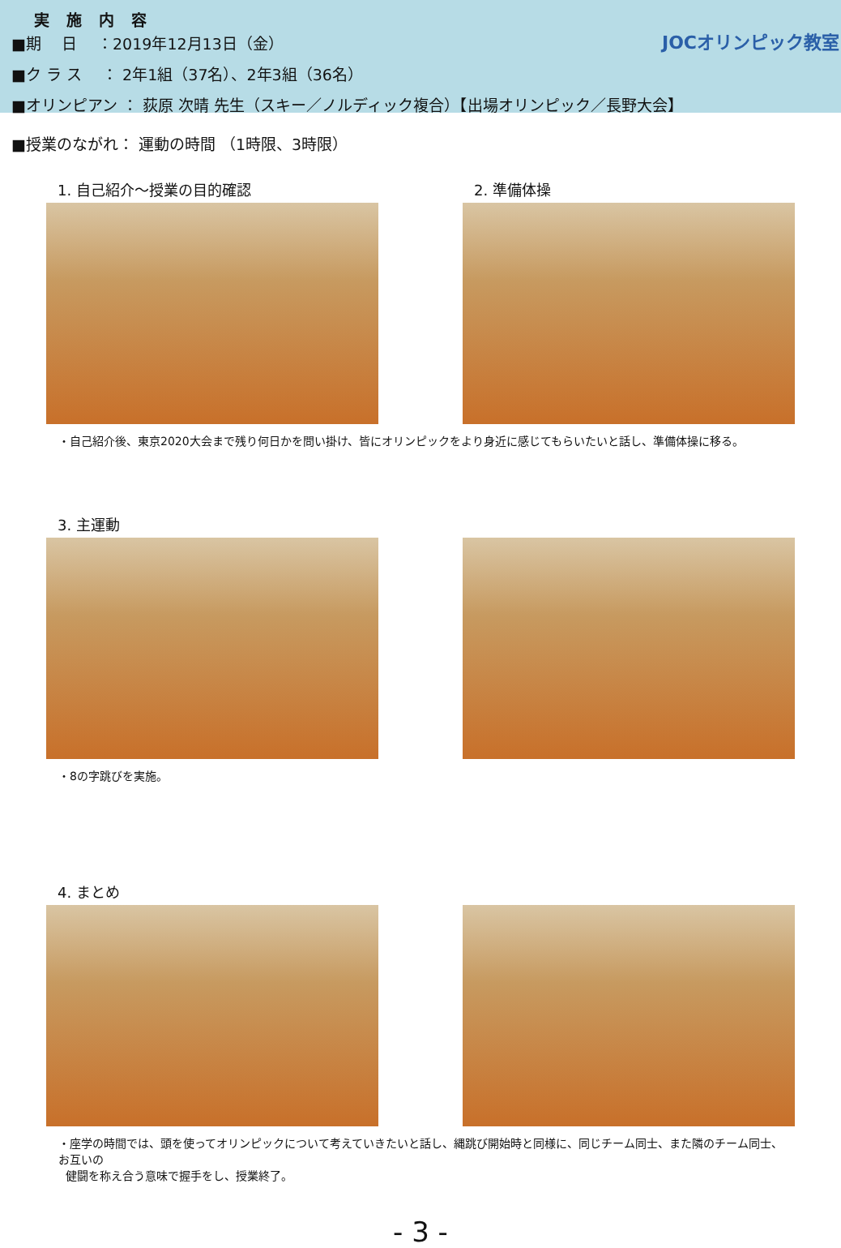実　施　内　容
■期　 日　 ：2019年12月13日（金）
■ク ラ ス　 ： 2年1組（37名）、2年3組（36名）
■オリンピアン ： 荻原 次晴 先生（スキー／ノルディック複合）【出場オリンピック／長野大会】
JOCオリンピック教室
■授業のながれ： 運動の時間 （1時限、3時限）
1. 自己紹介～授業の目的確認 2. 準備体操
・自己紹介後、東京2020大会まで残り何日かを問い掛け、皆にオリンピックをより身近に感じてもらいたいと話し、準備体操に移る。
3. 主運動
・8の字跳びを実施。
4. まとめ
・座学の時間では、頭を使ってオリンピックについて考えていきたいと話し、縄跳び開始時と同様に、同じチーム同士、また隣のチーム同士、お互いの
健闘を称え合う意味で握手をし、授業終了。
- 3 -